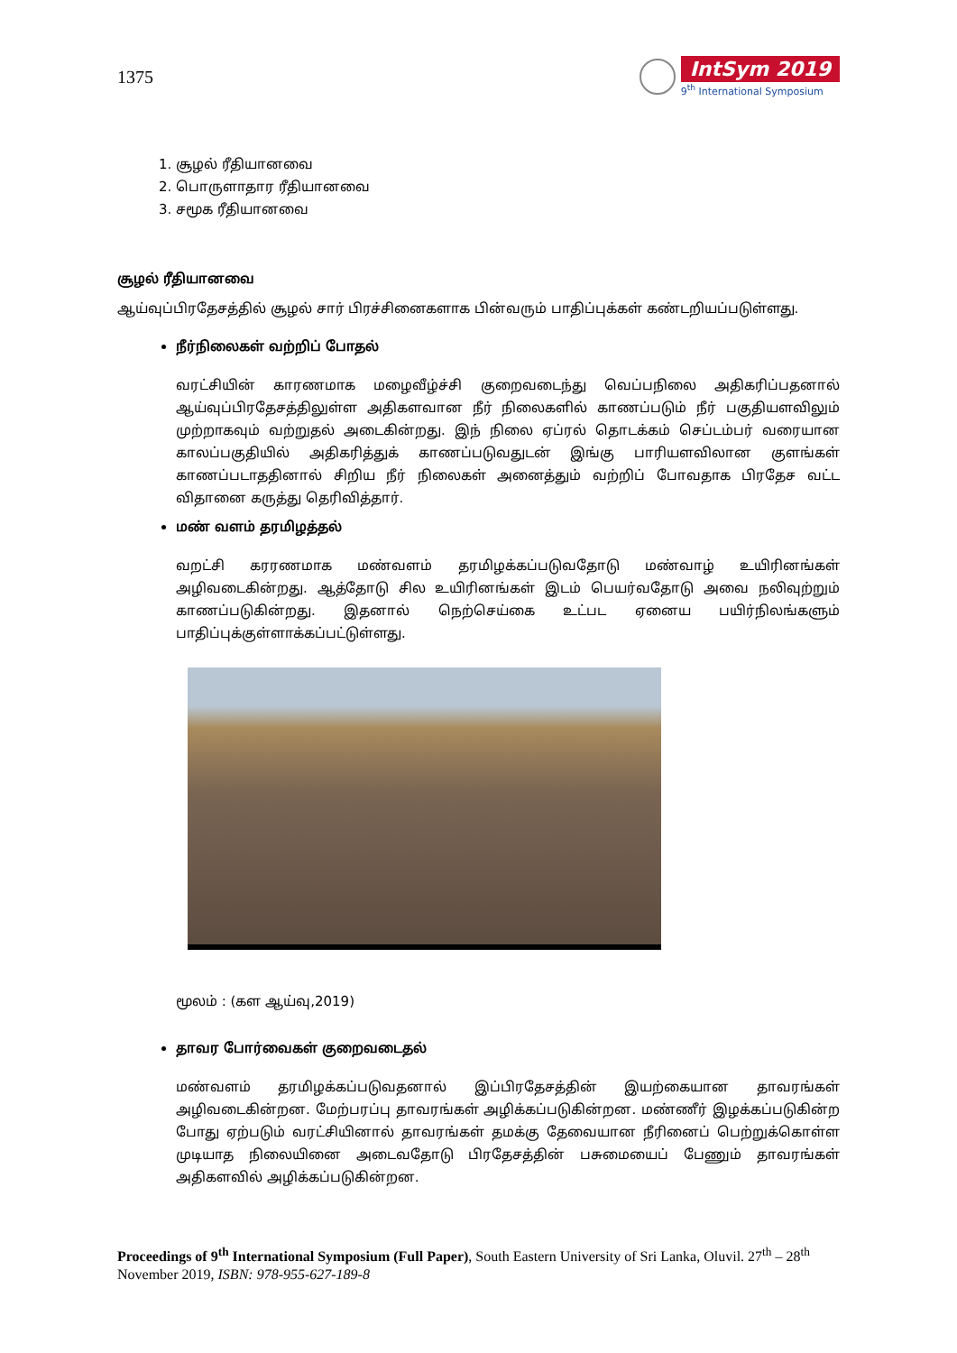1375
IntSym 2019
9<sup>th</sup> International Symposium
1. சூழல் ரீதியானவை
2. பொருளாதார ரீதியானவை
3. சமூக ரீதியானவை
சூழல் ரீதியானவை
ஆய்வுப்பிரதேசத்தில் சூழல் சார் பிரச்சினைகளாக பின்வரும் பாதிப்புக்கள் கண்டறியப்படுள்ளது.
நீர்நிலைகள் வற்றிப் போதல்
வரட்சியின் காரணமாக மழைவீழ்ச்சி குறைவடைந்து வெப்பநிலை அதிகரிப்பதனால் ஆய்வுப்பிரதேசத்திலுள்ள அதிகளவான நீர் நிலைகளில் காணப்படும் நீர் பகுதியளவிலும் முற்றாகவும் வற்றுதல் அடைகின்றது. இந் நிலை ஏப்ரல் தொடக்கம் செப்டம்பர் வரையான காலப்பகுதியில் அதிகரித்துக் காணப்படுவதுடன் இங்கு பாரியளவிலான குளங்கள் காணப்படாததினால் சிறிய நீர் நிலைகள் அனைத்தும் வற்றிப் போவதாக பிரதேச வட்ட விதானை கருத்து தெரிவித்தார்.
மண் வளம் தரமிழத்தல்
வறட்சி கரரணமாக மண்வளம் தரமிழக்கப்படுவதோடு மண்வாழ் உயிரினங்கள் அழிவடைகின்றது. ஆத்தோடு சில உயிரினங்கள் இடம் பெயர்வதோடு அவை நலிவுற்றும் காணப்படுகின்றது. இதனால் நெற்செய்கை உட்பட ஏனைய பயிர்நிலங்களும் பாதிப்புக்குள்ளாக்கப்பட்டுள்ளது.
மூலம் : (கள ஆய்வு,2019)
தாவர போர்வைகள் குறைவடைதல்
மண்வளம் தரமிழக்கப்படுவதனால் இப்பிரதேசத்தின் இயற்கையான தாவரங்கள் அழிவடைகின்றன. மேற்பரப்பு தாவரங்கள் அழிக்கப்படுகின்றன. மண்ணீர் இழக்கப்படுகின்ற போது ஏற்படும் வரட்சியினால் தாவரங்கள் தமக்கு தேவையான நீரினைப் பெற்றுக்கொள்ள முடியாத நிலையினை அடைவதோடு பிரதேசத்தின் பசுமையைப் பேணும் தாவரங்கள் அதிகளவில் அழிக்கப்படுகின்றன.
Proceedings of 9<sup>th</sup> International Symposium (Full Paper), South Eastern University of Sri Lanka, Oluvil. 27<sup>th</sup> – 28<sup>th</sup> November 2019, ISBN: 978-955-627-189-8